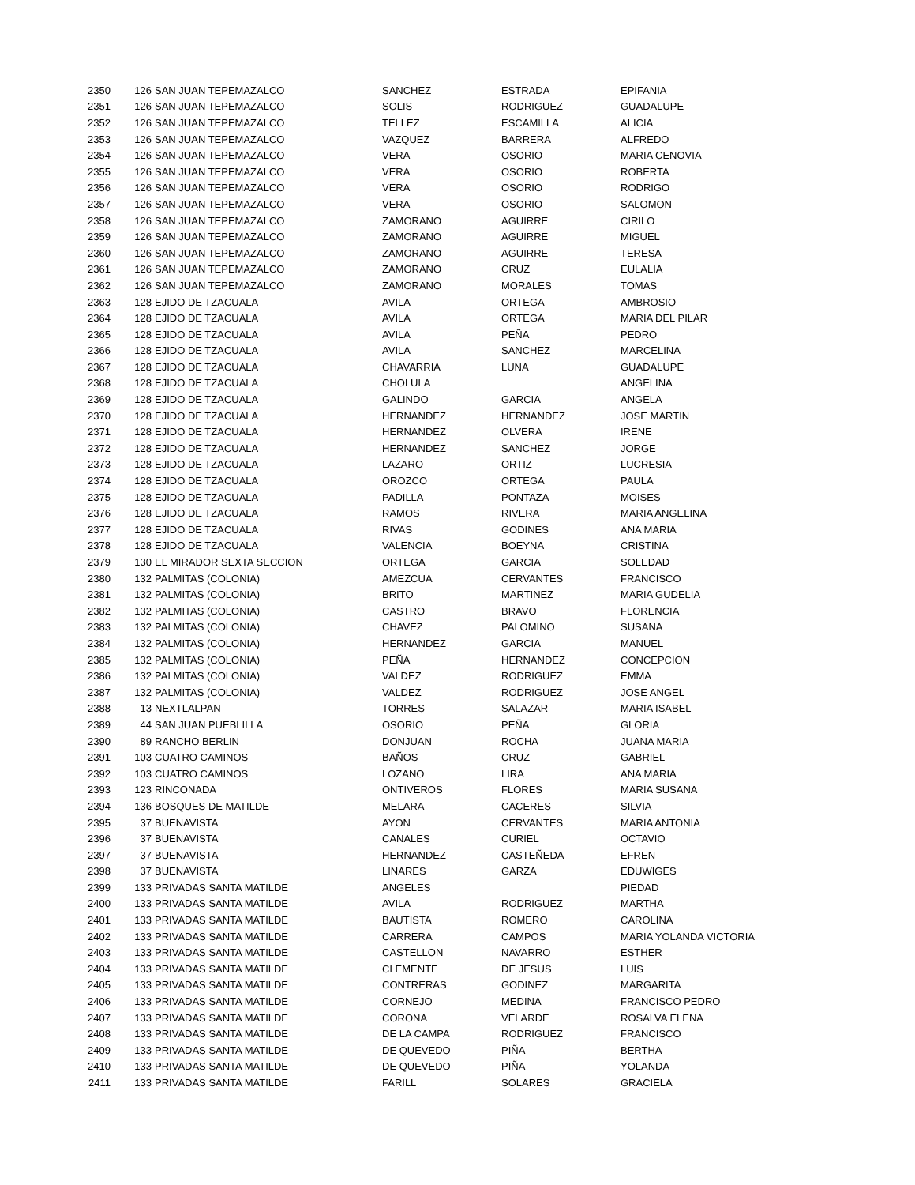| 2350 | 126 | SAN JUAN TEPEMAZALCO | SANCHEZ | ESTRADA | EPIFANIA |
| 2351 | 126 | SAN JUAN TEPEMAZALCO | SOLIS | RODRIGUEZ | GUADALUPE |
| 2352 | 126 | SAN JUAN TEPEMAZALCO | TELLEZ | ESCAMILLA | ALICIA |
| 2353 | 126 | SAN JUAN TEPEMAZALCO | VAZQUEZ | BARRERA | ALFREDO |
| 2354 | 126 | SAN JUAN TEPEMAZALCO | VERA | OSORIO | MARIA CENOVIA |
| 2355 | 126 | SAN JUAN TEPEMAZALCO | VERA | OSORIO | ROBERTA |
| 2356 | 126 | SAN JUAN TEPEMAZALCO | VERA | OSORIO | RODRIGO |
| 2357 | 126 | SAN JUAN TEPEMAZALCO | VERA | OSORIO | SALOMON |
| 2358 | 126 | SAN JUAN TEPEMAZALCO | ZAMORANO | AGUIRRE | CIRILO |
| 2359 | 126 | SAN JUAN TEPEMAZALCO | ZAMORANO | AGUIRRE | MIGUEL |
| 2360 | 126 | SAN JUAN TEPEMAZALCO | ZAMORANO | AGUIRRE | TERESA |
| 2361 | 126 | SAN JUAN TEPEMAZALCO | ZAMORANO | CRUZ | EULALIA |
| 2362 | 126 | SAN JUAN TEPEMAZALCO | ZAMORANO | MORALES | TOMAS |
| 2363 | 128 | EJIDO DE TZACUALA | AVILA | ORTEGA | AMBROSIO |
| 2364 | 128 | EJIDO DE TZACUALA | AVILA | ORTEGA | MARIA DEL PILAR |
| 2365 | 128 | EJIDO DE TZACUALA | AVILA | PEÑA | PEDRO |
| 2366 | 128 | EJIDO DE TZACUALA | AVILA | SANCHEZ | MARCELINA |
| 2367 | 128 | EJIDO DE TZACUALA | CHAVARRIA | LUNA | GUADALUPE |
| 2368 | 128 | EJIDO DE TZACUALA | CHOLULA | | ANGELINA |
| 2369 | 128 | EJIDO DE TZACUALA | GALINDO | GARCIA | ANGELA |
| 2370 | 128 | EJIDO DE TZACUALA | HERNANDEZ | HERNANDEZ | JOSE MARTIN |
| 2371 | 128 | EJIDO DE TZACUALA | HERNANDEZ | OLVERA | IRENE |
| 2372 | 128 | EJIDO DE TZACUALA | HERNANDEZ | SANCHEZ | JORGE |
| 2373 | 128 | EJIDO DE TZACUALA | LAZARO | ORTIZ | LUCRESIA |
| 2374 | 128 | EJIDO DE TZACUALA | OROZCO | ORTEGA | PAULA |
| 2375 | 128 | EJIDO DE TZACUALA | PADILLA | PONTAZA | MOISES |
| 2376 | 128 | EJIDO DE TZACUALA | RAMOS | RIVERA | MARIA ANGELINA |
| 2377 | 128 | EJIDO DE TZACUALA | RIVAS | GODINES | ANA MARIA |
| 2378 | 128 | EJIDO DE TZACUALA | VALENCIA | BOEYNA | CRISTINA |
| 2379 | 130 | EL MIRADOR SEXTA SECCION | ORTEGA | GARCIA | SOLEDAD |
| 2380 | 132 | PALMITAS (COLONIA) | AMEZCUA | CERVANTES | FRANCISCO |
| 2381 | 132 | PALMITAS (COLONIA) | BRITO | MARTINEZ | MARIA GUDELIA |
| 2382 | 132 | PALMITAS (COLONIA) | CASTRO | BRAVO | FLORENCIA |
| 2383 | 132 | PALMITAS (COLONIA) | CHAVEZ | PALOMINO | SUSANA |
| 2384 | 132 | PALMITAS (COLONIA) | HERNANDEZ | GARCIA | MANUEL |
| 2385 | 132 | PALMITAS (COLONIA) | PEÑA | HERNANDEZ | CONCEPCION |
| 2386 | 132 | PALMITAS (COLONIA) | VALDEZ | RODRIGUEZ | EMMA |
| 2387 | 132 | PALMITAS (COLONIA) | VALDEZ | RODRIGUEZ | JOSE ANGEL |
| 2388 | 13 | NEXTLALPAN | TORRES | SALAZAR | MARIA ISABEL |
| 2389 | 44 | SAN JUAN PUEBLILLA | OSORIO | PEÑA | GLORIA |
| 2390 | 89 | RANCHO BERLIN | DONJUAN | ROCHA | JUANA MARIA |
| 2391 | 103 | CUATRO CAMINOS | BAÑOS | CRUZ | GABRIEL |
| 2392 | 103 | CUATRO CAMINOS | LOZANO | LIRA | ANA MARIA |
| 2393 | 123 | RINCONADA | ONTIVEROS | FLORES | MARIA SUSANA |
| 2394 | 136 | BOSQUES DE MATILDE | MELARA | CACERES | SILVIA |
| 2395 | 37 | BUENAVISTA | AYON | CERVANTES | MARIA ANTONIA |
| 2396 | 37 | BUENAVISTA | CANALES | CURIEL | OCTAVIO |
| 2397 | 37 | BUENAVISTA | HERNANDEZ | CASTEÑEDA | EFREN |
| 2398 | 37 | BUENAVISTA | LINARES | GARZA | EDUWIGES |
| 2399 | 133 | PRIVADAS SANTA MATILDE | ANGELES | | PIEDAD |
| 2400 | 133 | PRIVADAS SANTA MATILDE | AVILA | RODRIGUEZ | MARTHA |
| 2401 | 133 | PRIVADAS SANTA MATILDE | BAUTISTA | ROMERO | CAROLINA |
| 2402 | 133 | PRIVADAS SANTA MATILDE | CARRERA | CAMPOS | MARIA YOLANDA VICTORIA |
| 2403 | 133 | PRIVADAS SANTA MATILDE | CASTELLON | NAVARRO | ESTHER |
| 2404 | 133 | PRIVADAS SANTA MATILDE | CLEMENTE | DE JESUS | LUIS |
| 2405 | 133 | PRIVADAS SANTA MATILDE | CONTRERAS | GODINEZ | MARGARITA |
| 2406 | 133 | PRIVADAS SANTA MATILDE | CORNEJO | MEDINA | FRANCISCO PEDRO |
| 2407 | 133 | PRIVADAS SANTA MATILDE | CORONA | VELARDE | ROSALVA ELENA |
| 2408 | 133 | PRIVADAS SANTA MATILDE | DE LA CAMPA | RODRIGUEZ | FRANCISCO |
| 2409 | 133 | PRIVADAS SANTA MATILDE | DE QUEVEDO | PIÑA | BERTHA |
| 2410 | 133 | PRIVADAS SANTA MATILDE | DE QUEVEDO | PIÑA | YOLANDA |
| 2411 | 133 | PRIVADAS SANTA MATILDE | FARILL | SOLARES | GRACIELA |